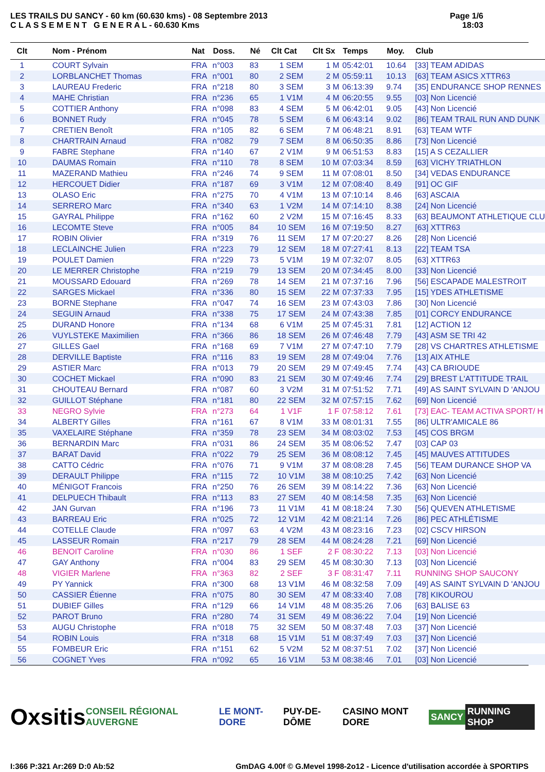LES TRAILS DU SANCY - 60 km (60.630 kms) - 08 Septembre 2013
C L A S S E M E N T G E N E R A L - 60.630 Kms
Page 1/6
18:03
| Clt | Nom - Prénom | Nat | Doss. | Né | Clt Cat | Clt Sx | Temps | Moy. | Club |
| --- | --- | --- | --- | --- | --- | --- | --- | --- | --- |
| 1 | COURT Sylvain | FRA | n°003 | 83 | 1 SEM | 1 M | 05:42:01 | 10.64 | [33] TEAM ADIDAS |
| 2 | LORBLANCHET Thomas | FRA | n°001 | 80 | 2 SEM | 2 M | 05:59:11 | 10.13 | [63] TEAM ASICS XTTR63 |
| 3 | LAUREAU Frederic | FRA | n°218 | 80 | 3 SEM | 3 M | 06:13:39 | 9.74 | [35] ENDURANCE SHOP RENNES |
| 4 | MAHE Christian | FRA | n°236 | 65 | 1 V1M | 4 M | 06:20:55 | 9.55 | [03] Non Licencié |
| 5 | COTTIER Anthony | FRA | n°098 | 83 | 4 SEM | 5 M | 06:42:01 | 9.05 | [43] Non Licencié |
| 6 | BONNET Rudy | FRA | n°045 | 78 | 5 SEM | 6 M | 06:43:14 | 9.02 | [86] TEAM TRAIL RUN AND DUNK |
| 7 | CRETIEN Benoît | FRA | n°105 | 82 | 6 SEM | 7 M | 06:48:21 | 8.91 | [63] TEAM WTF |
| 8 | CHARTRAIN Arnaud | FRA | n°082 | 79 | 7 SEM | 8 M | 06:50:35 | 8.86 | [73] Non Licencié |
| 9 | FABRE Stephane | FRA | n°140 | 67 | 2 V1M | 9 M | 06:51:53 | 8.83 | [15] A S CEZALLIER |
| 10 | DAUMAS Romain | FRA | n°110 | 78 | 8 SEM | 10 M | 07:03:34 | 8.59 | [63] VICHY TRIATHLON |
| 11 | MAZERAND Mathieu | FRA | n°246 | 74 | 9 SEM | 11 M | 07:08:01 | 8.50 | [34] VEDAS ENDURANCE |
| 12 | HERCOUET Didier | FRA | n°187 | 69 | 3 V1M | 12 M | 07:08:40 | 8.49 | [91] OC GIF |
| 13 | OLASO Eric | FRA | n°275 | 70 | 4 V1M | 13 M | 07:10:14 | 8.46 | [63] ASCAIA |
| 14 | SERRERO Marc | FRA | n°340 | 63 | 1 V2M | 14 M | 07:14:10 | 8.38 | [24] Non Licencié |
| 15 | GAYRAL Philippe | FRA | n°162 | 60 | 2 V2M | 15 M | 07:16:45 | 8.33 | [63] BEAUMONT ATHLETIQUE CLU |
| 16 | LECOMTE Steve | FRA | n°005 | 84 | 10 SEM | 16 M | 07:19:50 | 8.27 | [63] XTTR63 |
| 17 | ROBIN Olivier | FRA | n°319 | 76 | 11 SEM | 17 M | 07:20:27 | 8.26 | [28] Non Licencié |
| 18 | LECLAINCHE Julien | FRA | n°223 | 79 | 12 SEM | 18 M | 07:27:41 | 8.13 | [22] TEAM TSA |
| 19 | POULET Damien | FRA | n°229 | 73 | 5 V1M | 19 M | 07:32:07 | 8.05 | [63] XTTR63 |
| 20 | LE MERRER Christophe | FRA | n°219 | 79 | 13 SEM | 20 M | 07:34:45 | 8.00 | [33] Non Licencié |
| 21 | MOUSSARD Edouard | FRA | n°269 | 78 | 14 SEM | 21 M | 07:37:16 | 7.96 | [56] ESCAPADE MALESTROIT |
| 22 | SARGES Mickael | FRA | n°336 | 80 | 15 SEM | 22 M | 07:37:33 | 7.95 | [15] YDES ATHLETISME |
| 23 | BORNE Stephane | FRA | n°047 | 74 | 16 SEM | 23 M | 07:43:03 | 7.86 | [30] Non Licencié |
| 24 | SEGUIN Arnaud | FRA | n°338 | 75 | 17 SEM | 24 M | 07:43:38 | 7.85 | [01] CORCY ENDURANCE |
| 25 | DURAND Honore | FRA | n°134 | 68 | 6 V1M | 25 M | 07:45:31 | 7.81 | [12] ACTION 12 |
| 26 | VUYLSTEKE Maximilien | FRA | n°366 | 86 | 18 SEM | 26 M | 07:46:48 | 7.79 | [43] ASM SE TRI 42 |
| 27 | GILLES Gael | FRA | n°168 | 69 | 7 V1M | 27 M | 07:47:10 | 7.79 | [28] VS CHARTRES ATHLETISME |
| 28 | DERVILLE Baptiste | FRA | n°116 | 83 | 19 SEM | 28 M | 07:49:04 | 7.76 | [13] AIX ATHLE |
| 29 | ASTIER Marc | FRA | n°013 | 79 | 20 SEM | 29 M | 07:49:45 | 7.74 | [43] CA BRIOUDE |
| 30 | COCHET Mickael | FRA | n°090 | 83 | 21 SEM | 30 M | 07:49:46 | 7.74 | [29] BREST L'ATTITUDE TRAIL |
| 31 | CHOUTEAU Bernard | FRA | n°087 | 60 | 3 V2M | 31 M | 07:51:52 | 7.71 | [49] AS SAINT SYLVAIN D 'ANJOU |
| 32 | GUILLOT Stéphane | FRA | n°181 | 80 | 22 SEM | 32 M | 07:57:15 | 7.62 | [69] Non Licencié |
| 33 | NEGRO Sylvie | FRA | n°273 | 64 | 1 V1F | 1 F | 07:58:12 | 7.61 | [73] EAC- TEAM ACTIVA SPORT/ H |
| 34 | ALBERTY Gilles | FRA | n°161 | 67 | 8 V1M | 33 M | 08:01:31 | 7.55 | [86] ULTR'AMICALE 86 |
| 35 | VAXELAIRE Stéphane | FRA | n°359 | 78 | 23 SEM | 34 M | 08:03:02 | 7.53 | [45] COS BRGM |
| 36 | BERNARDIN Marc | FRA | n°031 | 86 | 24 SEM | 35 M | 08:06:52 | 7.47 | [03] CAP 03 |
| 37 | BARAT David | FRA | n°022 | 79 | 25 SEM | 36 M | 08:08:12 | 7.45 | [45] MAUVES ATTITUDES |
| 38 | CATTO Cédric | FRA | n°076 | 71 | 9 V1M | 37 M | 08:08:28 | 7.45 | [56] TEAM DURANCE SHOP VA |
| 39 | DERAULT Philippe | FRA | n°115 | 72 | 10 V1M | 38 M | 08:10:25 | 7.42 | [63] Non Licencié |
| 40 | MÉNIGOT Francois | FRA | n°250 | 76 | 26 SEM | 39 M | 08:14:22 | 7.36 | [63] Non Licencié |
| 41 | DELPUECH Thibault | FRA | n°113 | 83 | 27 SEM | 40 M | 08:14:58 | 7.35 | [63] Non Licencié |
| 42 | JAN Gurvan | FRA | n°196 | 73 | 11 V1M | 41 M | 08:18:24 | 7.30 | [56] QUEVEN ATHLETISME |
| 43 | BARREAU Eric | FRA | n°025 | 72 | 12 V1M | 42 M | 08:21:14 | 7.26 | [86] PEC ATHLÉTISME |
| 44 | COTELLE Claude | FRA | n°097 | 63 | 4 V2M | 43 M | 08:23:16 | 7.23 | [02] CSCV HIRSON |
| 45 | LASSEUR Romain | FRA | n°217 | 79 | 28 SEM | 44 M | 08:24:28 | 7.21 | [69] Non Licencié |
| 46 | BENOIT Caroline | FRA | n°030 | 86 | 1 SEF | 2 F | 08:30:22 | 7.13 | [03] Non Licencié |
| 47 | GAY Anthony | FRA | n°004 | 83 | 29 SEM | 45 M | 08:30:30 | 7.13 | [03] Non Licencié |
| 48 | VIGIER Marlene | FRA | n°363 | 82 | 2 SEF | 3 F | 08:31:47 | 7.11 | RUNNING SHOP SAUCONY |
| 49 | PY Yannick | FRA | n°300 | 68 | 13 V1M | 46 M | 08:32:58 | 7.09 | [49] AS SAINT SYLVAIN D 'ANJOU |
| 50 | CASSIER Étienne | FRA | n°075 | 80 | 30 SEM | 47 M | 08:33:40 | 7.08 | [78] KIKOUROU |
| 51 | DUBIEF Gilles | FRA | n°129 | 66 | 14 V1M | 48 M | 08:35:26 | 7.06 | [63] BALISE 63 |
| 52 | PAROT Bruno | FRA | n°280 | 74 | 31 SEM | 49 M | 08:36:22 | 7.04 | [19] Non Licencié |
| 53 | AUGU Christophe | FRA | n°018 | 75 | 32 SEM | 50 M | 08:37:48 | 7.03 | [37] Non Licencié |
| 54 | ROBIN Louis | FRA | n°318 | 68 | 15 V1M | 51 M | 08:37:49 | 7.03 | [37] Non Licencié |
| 55 | FOMBEUR Eric | FRA | n°151 | 62 | 5 V2M | 52 M | 08:37:51 | 7.02 | [37] Non Licencié |
| 56 | COGNET Yves | FRA | n°092 | 65 | 16 V1M | 53 M | 08:38:46 | 7.01 | [03] Non Licencié |
Oxsitis CONSEIL RÉGIONAL AUVERGNE LE MONT-DORE PUY-DE-DÔME CASINO MONT DORE SANCY RUNNING SHOP
I:366 P:321 Ar:269 D:0 Ab:52 GmDAG 4.00f © G.Mevel 1998-2o12 - Licence d'utilisation accordée à SPORTIPS